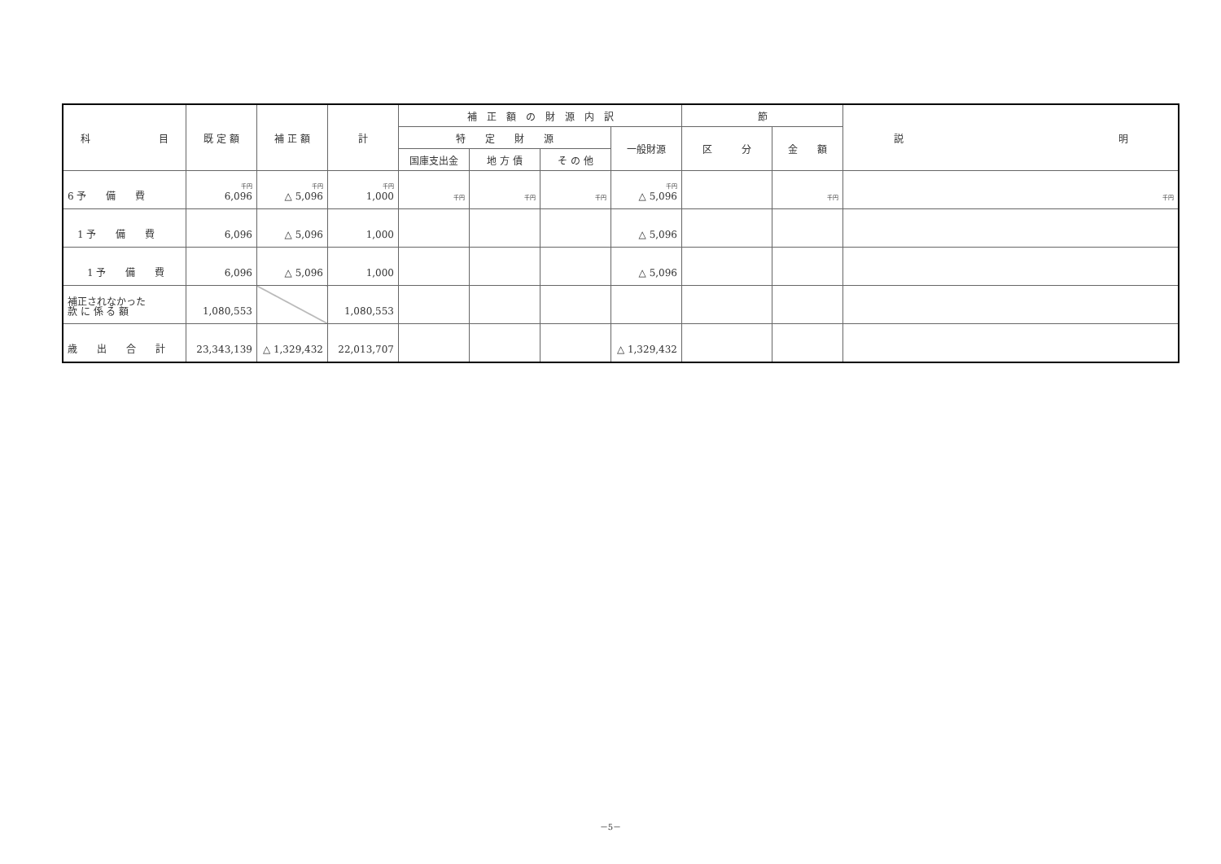| 科 目 | 既 定 額 | 補 正 額 | 計 | 補 正 額 の 財 源 内 訳 | | | | 節 | | 説 明 |
| --- | --- | --- | --- | --- | --- | --- | --- | --- | --- | --- |
| | | | | 特 定 財 源 | | | 一般財源 | 区 分 | 金 額 | |
| | | | | 国庫支出金 | 地 方 債 | そ の 他 | | | | |
| 6 予 備 費 | 千円 6,096 | 千円 △ 5,096 | 千円 1,000 | 千円 | 千円 | 千円 | 千円 △ 5,096 | | 千円 | 千円 |
| 1 予 備 費 | 6,096 | △ 5,096 | 1,000 | | | | △ 5,096 | | | |
| 1 予 備 費 | 6,096 | △ 5,096 | 1,000 | | | | △ 5,096 | | | |
| 補正されなかった 款 に 係 る 額 | 1,080,553 | | 1,080,553 | | | | | | | |
| 歳 出 合 計 | 23,343,139 | △ 1,329,432 | 22,013,707 | | | | △ 1,329,432 | | | |
－5－